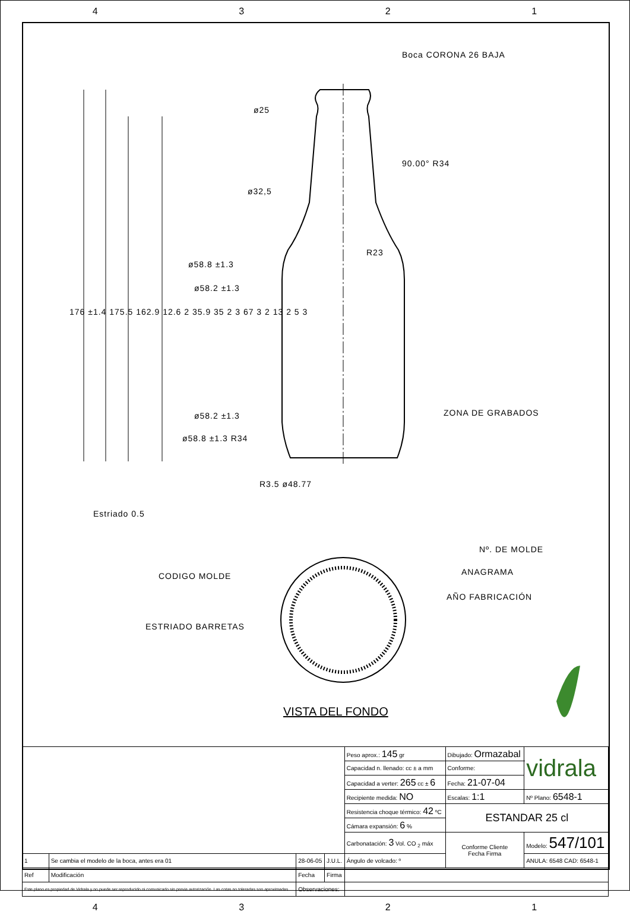4321
Boca CORONA 26 BAJA
ø25
ø32,5
90.00° R34
R23
ø58.8 ±1.3
ø58.2 ±1.3
176 ±1.4 175.5 162.9 12.6 2 35.9 35 2 3 67 3 2 13 2 5 3
ZONA DE GRABADOS
ø58.2 ±1.3
ø58.8 ±1.3 R34
R3.5 ø48.77
Estriado 0.5
Nº. DE MOLDE
CODIGO MOLDE ANAGRAMA
AÑO FABRICACIÓN
ESTRIADO BARRETAS
VISTA DEL FONDO
| | | | | Peso aprox.: 145 gr | Dibujado: Ormazabal | vidrala |
| | | | | Capacidad n. llenado: cc ± a mm | Conforme: | |
| | | | | Capacidad a verter: 265 cc ± 6 | Fecha: 21-07-04 | |
| | | | | Recipiente medida: NO | Escalas: 1:1 | Nº Plano: 6548-1 |
| | | | | Resistencia choque térmico: 42 ºC | ESTANDAR 25 cl | |
| | | | | Cámara expansión: 6 % | | |
| | | | | Carbonatación: 3 Vol. CO <sub>2</sub> máx | Conforme Cliente Fecha Firma | Modelo: 547/101 |
| 1 | Se cambia el modelo de la boca, antes era 01 | 28-06-05 | J.U.L. | Ángulo de volcado: º | | ANULA: 6548 CAD: 6548-1 |
| Ref | Modificación | Fecha | Firma | | | |
| Este plano es propiedad de Vidrala y no puede ser reproducido ni comunicado sin previa autorización. Las cotas no toleradas son aproximadas. | | Observaciones: | | | | |
4321